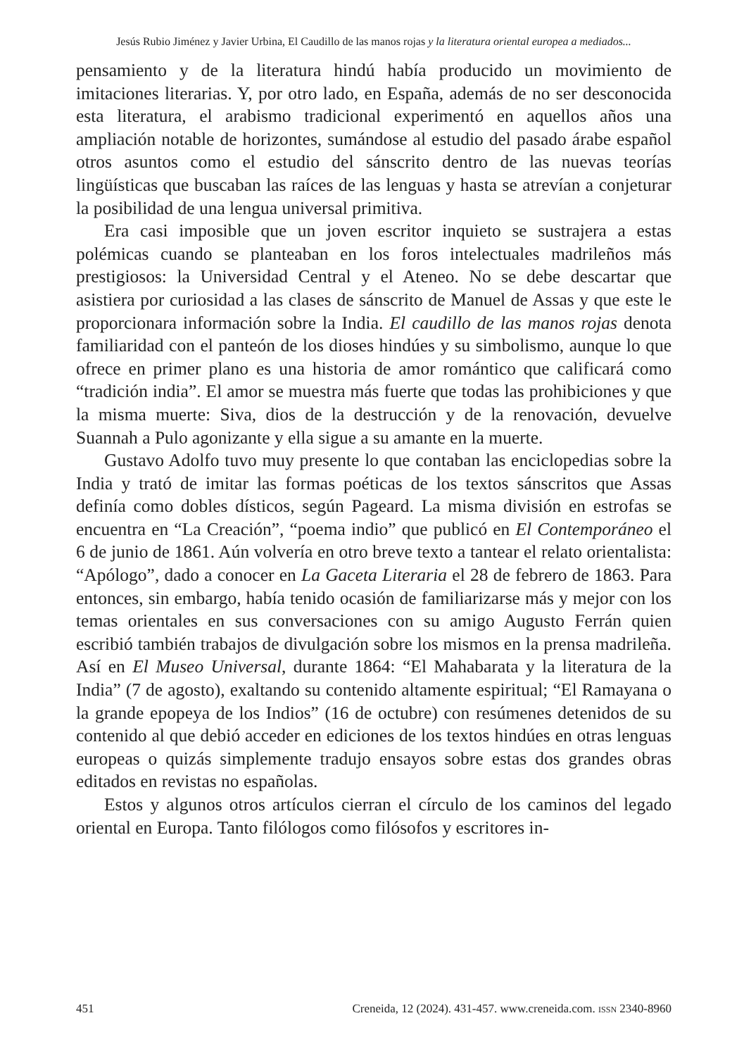Jesús Rubio Jiménez y Javier Urbina, El Caudillo de las manos rojas y la literatura oriental europea a mediados...
pensamiento y de la literatura hindú había producido un movimiento de imitaciones literarias. Y, por otro lado, en España, además de no ser desconocida esta literatura, el arabismo tradicional experimentó en aquellos años una ampliación notable de horizontes, sumándose al estudio del pasado árabe español otros asuntos como el estudio del sánscrito dentro de las nuevas teorías lingüísticas que buscaban las raíces de las lenguas y hasta se atrevían a conjeturar la posibilidad de una lengua universal primitiva.
Era casi imposible que un joven escritor inquieto se sustrajera a estas polémicas cuando se planteaban en los foros intelectuales madrileños más prestigiosos: la Universidad Central y el Ateneo. No se debe descartar que asistiera por curiosidad a las clases de sánscrito de Manuel de Assas y que este le proporcionara información sobre la India. El caudillo de las manos rojas denota familiaridad con el panteón de los dioses hindúes y su simbolismo, aunque lo que ofrece en primer plano es una historia de amor romántico que calificará como “tradición india”. El amor se muestra más fuerte que todas las prohibiciones y que la misma muerte: Siva, dios de la destrucción y de la renovación, devuelve Suannah a Pulo agonizante y ella sigue a su amante en la muerte.
Gustavo Adolfo tuvo muy presente lo que contaban las enciclopedias sobre la India y trató de imitar las formas poéticas de los textos sánscritos que Assas definía como dobles dísticos, según Pageard. La misma división en estrofas se encuentra en “La Creación”, “poema indio” que publicó en El Contemporáneo el 6 de junio de 1861. Aún volvería en otro breve texto a tantear el relato orientalista: “Apólogo”, dado a conocer en La Gaceta Literaria el 28 de febrero de 1863. Para entonces, sin embargo, había tenido ocasión de familiarizarse más y mejor con los temas orientales en sus conversaciones con su amigo Augusto Ferrán quien escribió también trabajos de divulgación sobre los mismos en la prensa madrileña. Así en El Museo Universal, durante 1864: “El Mahabarata y la literatura de la India” (7 de agosto), exaltando su contenido altamente espiritual; “El Ramayana o la grande epopeya de los Indios” (16 de octubre) con resúmenes detenidos de su contenido al que debió acceder en ediciones de los textos hindúes en otras lenguas europeas o quizás simplemente tradujo ensayos sobre estas dos grandes obras editados en revistas no españolas.
Estos y algunos otros artículos cierran el círculo de los caminos del legado oriental en Europa. Tanto filólogos como filósofos y escritores in-
451 Creneida, 12 (2024). 431-457. www.creneida.com. ISSN 2340-8960